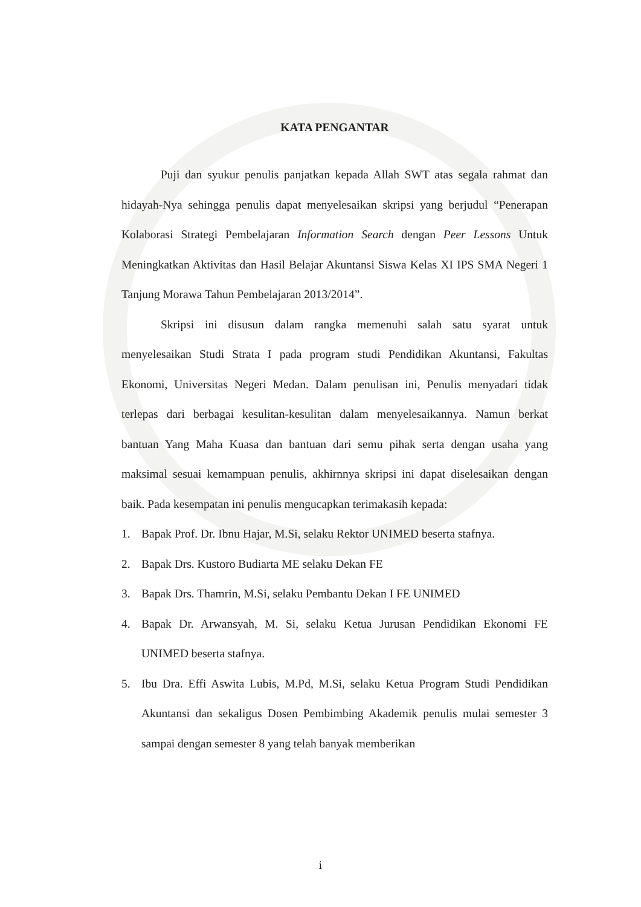KATA PENGANTAR
Puji dan syukur penulis panjatkan kepada Allah SWT atas segala rahmat dan hidayah-Nya sehingga penulis dapat menyelesaikan skripsi yang berjudul “Penerapan Kolaborasi Strategi Pembelajaran Information Search dengan Peer Lessons Untuk Meningkatkan Aktivitas dan Hasil Belajar Akuntansi Siswa Kelas XI IPS SMA Negeri 1 Tanjung Morawa Tahun Pembelajaran 2013/2014”.
Skripsi ini disusun dalam rangka memenuhi salah satu syarat untuk menyelesaikan Studi Strata I pada program studi Pendidikan Akuntansi, Fakultas Ekonomi, Universitas Negeri Medan. Dalam penulisan ini, Penulis menyadari tidak terlepas dari berbagai kesulitan-kesulitan dalam menyelesaikannya. Namun berkat bantuan Yang Maha Kuasa dan bantuan dari semu pihak serta dengan usaha yang maksimal sesuai kemampuan penulis, akhirnnya skripsi ini dapat diselesaikan dengan baik. Pada kesempatan ini penulis mengucapkan terimakasih kepada:
1. Bapak Prof. Dr. Ibnu Hajar, M.Si, selaku Rektor UNIMED beserta stafnya.
2. Bapak Drs. Kustoro Budiarta ME selaku Dekan FE
3. Bapak Drs. Thamrin, M.Si, selaku Pembantu Dekan I FE UNIMED
4. Bapak Dr. Arwansyah, M. Si, selaku Ketua Jurusan Pendidikan Ekonomi FE UNIMED beserta stafnya.
5. Ibu Dra. Effi Aswita Lubis, M.Pd, M.Si, selaku Ketua Program Studi Pendidikan Akuntansi dan sekaligus Dosen Pembimbing Akademik penulis mulai semester 3 sampai dengan semester 8 yang telah banyak memberikan
i